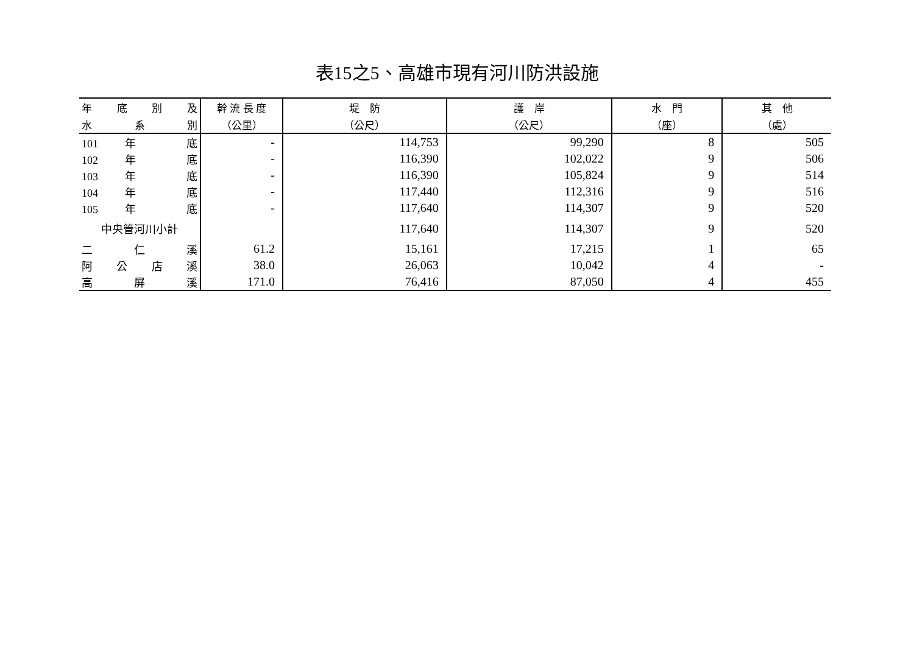表15之5、高雄市現有河川防洪設施
| 年 底 別 及 | 幹 流 長 度 | 堤 防 | 護 岸 | 水 門 | 其 他 |
| --- | --- | --- | --- | --- | --- |
| 水 系 別 | （公里） | （公尺） | （公尺） | （座） | （處） |
| 101 年 底 | - | 114,753 | 99,290 | 8 | 505 |
| 102 年 底 | - | 116,390 | 102,022 | 9 | 506 |
| 103 年 底 | - | 116,390 | 105,824 | 9 | 514 |
| 104 年 底 | - | 117,440 | 112,316 | 9 | 516 |
| 105 年 底 | - | 117,640 | 114,307 | 9 | 520 |
| 中央管河川小計 | | 117,640 | 114,307 | 9 | 520 |
| 二 仁 溪 | 61.2 | 15,161 | 17,215 | 1 | 65 |
| 阿 公 店 溪 | 38.0 | 26,063 | 10,042 | 4 | - |
| 高 屏 溪 | 171.0 | 76,416 | 87,050 | 4 | 455 |